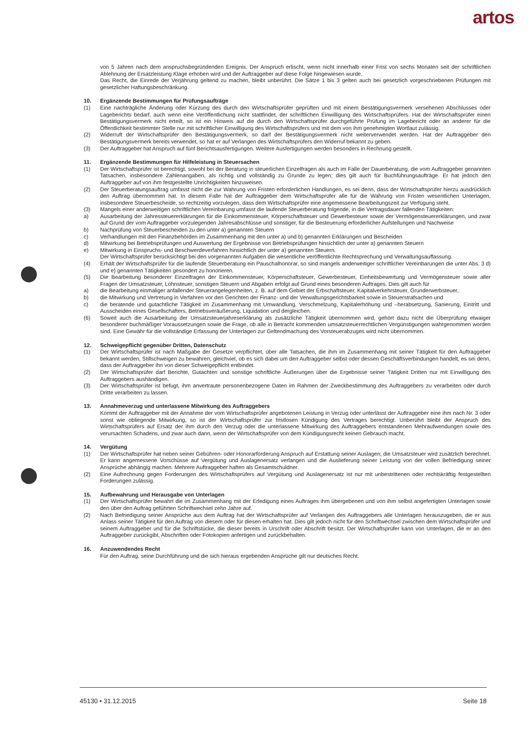artos
von 5 Jahren nach dem anspruchsbegründenden Ereignis. Der Anspruch erlischt, wenn nicht innerhalb einer Frist von sechs Monaten seit der schriftlichen Ablehnung der Ersatzleistung Klage erhoben wird und der Auftraggeber auf diese Folge hingewiesen wurde.
Das Recht, die Einrede der Verjährung geltend zu machen, bleibt unberührt. Die Sätze 1 bis 3 gelten auch bei gesetzlich vorgeschriebenen Prüfungen mit gesetzlicher Haftungsbeschränkung.
10. Ergänzende Bestimmungen für Prüfungsaufträge
(1) Eine nachträgliche Änderung oder Kürzung des durch den Wirtschaftsprüfer geprüften und mit einem Bestätigungsvermerk versehenen Abschlusses oder Lageberichts bedarf, auch wenn eine Veröffentlichung nicht stattfindet, der schriftlichen Einwilligung des Wirtschaftsprüfers. Hat der Wirtschaftsprüfer einen Bestätigungsvermerk nicht erteilt, so ist ein Hinweis auf die durch den Wirtschaftsprüfer durchgeführte Prüfung im Lagebericht oder an anderer für die Öffentlichkeit bestimmter Stelle nur mit schriftlicher Einwilligung des Wirtschaftsprüfers und mit dem von ihm genehmigten Wortlaut zulässig.
(2) Widerruft der Wirtschaftsprüfer den Bestätigungsvermerk, so darf der Bestätigungsvermerk nicht weiterverwendet werden. Hat der Auftraggeber den Bestätigungsvermerk bereits verwendet, so hat er auf Verlangen des Wirtschaftsprüfers den Widerruf bekannt zu geben.
(3) Der Auftraggeber hat Anspruch auf fünf Berichtsausfertigungen. Weitere Ausfertigungen werden besonders in Rechnung gestellt.
11. Ergänzende Bestimmungen für Hilfeleistung in Steuersachen
(1) Der Wirtschaftsprüfer ist berechtigt, sowohl bei der Beratung in steuerlichen Einzelfragen als auch im Falle der Dauerberatung, die vom Auftraggeber genannten Tatsachen, insbesondere Zahlenangaben, als richtig und vollständig zu Grunde zu legen; dies gilt auch für Buchführungsaufträge. Er hat jedoch den Auftraggeber auf von ihm festgestellte Unrichtigkeiten hinzuweisen.
(2) Der Steuerberatungsauftrag umfasst nicht die zur Wahrung von Fristen erforderlichen Handlungen, es sei denn, dass der Wirtschaftsprüfer hierzu ausdrücklich den Auftrag übernommen hat. In diesem Falle hat der Auftraggeber dem Wirtschaftsprüfer alle für die Wahrung von Fristen wesentlichen Unterlagen, insbesondere Steuerbescheide, so rechtzeitig vorzulegen, dass dem Wirtschaftsprüfer eine angemessene Bearbeitungszeit zur Verfügung steht.
(3) Mangels einer anderweitigen schriftlichen Vereinbarung umfasst die laufende Steuerberatung folgende, in die Vertragsdauer fallenden Tätigkeiten:
a) Ausarbeitung der Jahressteuererklärungen für die Einkommensteuer, Körperschaftsteuer und Gewerbesteuer sowie der Vermögensteuererklärungen, und zwar auf Grund der vom Auftraggeber vorzulegenden Jahresabschlüsse und sonstiger, für die Besteuerung erforderlicher Aufstellungen und Nachweise
b) Nachprüfung von Steuerbescheiden zu den unter a) genannten Steuern
c) Verhandlungen mit den Finanzbehörden im Zusammenhang mit den unter a) und b) genannten Erklärungen und Bescheiden
d) Mitwirkung bei Betriebsprüfungen und Auswertung der Ergebnisse von Betriebsprüfungen hinsichtlich der unter a) genannten Steuern
e) Mitwirkung in Einspruchs- und Beschwerdeverfahren hinsichtlich der unter a) genannten Steuern.
Der Wirtschaftsprüfer berücksichtigt bei den vorgenannten Aufgaben die wesentliche veröffentlichte Rechtsprechung und Verwaltungsauffassung.
(4) Erhält der Wirtschaftsprüfer für die laufende Steuerberatung ein Pauschalhonorar, so sind mangels anderweitiger schriftlicher Vereinbarungen die unter Abs. 3 d) und e) genannten Tätigkeiten gesondert zu honorieren.
(5) Die Bearbeitung besonderer Einzelfragen der Einkommensteuer, Körperschaftsteuer, Gewerbesteuer, Einheitsbewertung und Vermögensteuer sowie aller Fragen der Umsatzsteuer, Lohnsteuer, sonstigen Steuern und Abgaben erfolgt auf Grund eines besonderen Auftrages. Dies gilt auch für
a) die Bearbeitung einmaliger anfallender Steuerangelegenheiten, z. B. auf dem Gebiet der Erbschaftsteuer, Kapitalverkehrsteuer, Grunderwerbsteuer,
b) die Mitwirkung und Vertretung in Verfahren vor den Gerichten der Finanz- und der Verwaltungsgerichtsbarkeit sowie in Steuerstrafsachen und
c) die beratende und gutachtliche Tätigkeit im Zusammenhang mit Umwandlung, Verschmelzung, Kapitalerhöhung und –herabsetzung, Sanierung, Eintritt und Ausscheiden eines Gesellschafters, Betriebsveräußerung, Liquidation und dergleichen.
(6) Soweit auch die Ausarbeitung der Umsatzsteuerjahreserklärung als zusätzliche Tätigkeit übernommen wird, gehört dazu nicht die Überprüfung etwaiger besonderer buchmäßiger Voraussetzungen sowie die Frage, ob alle in Betracht kommenden umsatzsteuerrechtlichen Vergünstigungen wahrgenommen worden sind. Eine Gewähr für die vollständige Erfassung der Unterlagen zur Geltendmachung des Vorsteuerabzuges wird nicht übernommen.
12. Schweigepflicht gegenüber Dritten, Datenschutz
(1) Der Wirtschaftsprüfer ist nach Maßgabe der Gesetze verpflichtet, über alle Tatsachen, die ihm im Zusammenhang mit seiner Tätigkeit für den Auftraggeber bekannt werden, Stillschweigen zu bewahren, gleichviel, ob es sich dabei um den Auftraggeber selbst oder dessen Geschäftsverbindungen handelt, es sei denn, dass der Auftraggeber ihn von dieser Schweigepflicht entbindet.
(2) Der Wirtschaftsprüfer darf Berichte, Gutachten und sonstige schriftliche Äußerungen über die Ergebnisse seiner Tätigkeit Dritten nur mit Einwilligung des Auftraggebers aushändigen.
(3) Der Wirtschaftsprüfer ist befugt, ihm anvertraute personenbezogene Daten im Rahmen der Zweckbestimmung des Auftraggebers zu verarbeiten oder durch Dritte verarbeiten zu lassen.
13. Annahmeverzug und unterlassene Mitwirkung des Auftraggebers
Kommt der Auftraggeber mit der Annahme der vom Wirtschaftsprüfer angebotenen Leistung in Verzug oder unterlässt der Auftraggeber eine ihm nach Nr. 3 oder sonst wie obliegende Mitwirkung, so ist der Wirtschaftsprüfer zur fristlosen Kündigung des Vertrages berechtigt. Unberührt bleibt der Anspruch des Wirtschaftsprüfers auf Ersatz der ihm durch den Verzug oder die unterlassene Mitwirkung des Auftraggebers entstandenen Mehraufwendungen sowie des verursachten Schadens, und zwar auch dann, wenn der Wirtschaftsprüfer von dem Kündigungsrecht keinen Gebrauch macht.
14. Vergütung
(1) Der Wirtschaftsprüfer hat neben seiner Gebühren- oder Honorarforderung Anspruch auf Erstattung seiner Auslagen; die Umsatzsteuer wird zusätzlich berechnet. Er kann angemessene Vorschüsse auf Vergütung und Auslagenersatz verlangen und die Auslieferung seiner Leistung von der vollen Befriedigung seiner Ansprüche abhängig machen. Mehrere Auftraggeber haften als Gesamtschuldner.
(2) Eine Aufrechnung gegen Forderungen des Wirtschaftsprüfers auf Vergütung und Auslagenersatz ist nur mit unbestrittenen oder rechtskräftig festgestellten Forderungen zulässig.
15. Aufbewahrung und Herausgabe von Unterlagen
(1) Der Wirtschaftsprüfer bewahrt die im Zusammenhang mit der Erledigung eines Auftrages ihm übergebenen und von ihm selbst angefertigten Unterlagen sowie den über den Auftrag geführten Schriftwechsel zehn Jahre auf.
(2) Nach Befriedigung seiner Ansprüche aus dem Auftrag hat der Wirtschaftsprüfer auf Verlangen des Auftraggebers alle Unterlagen herauszugeben, die er aus Anlass seiner Tätigkeit für den Auftrag von diesem oder für diesen erhalten hat. Dies gilt jedoch nicht für den Schriftwechsel zwischen dem Wirtschaftsprüfer und seinem Auftraggeber und für die Schriftstücke, die dieser bereits in Urschrift oder Abschrift besitzt. Der Wirtschaftsprüfer kann von Unterlagen, die er an den Auftraggeber zurückgibt, Abschriften oder Fotokopien anfertigen und zurückbehalten.
16. Anzuwendendes Recht
Für den Auftrag, seine Durchführung und die sich hieraus ergebenden Ansprüche gilt nur deutsches Recht.
45130 • 31.12.2015 Seite 18